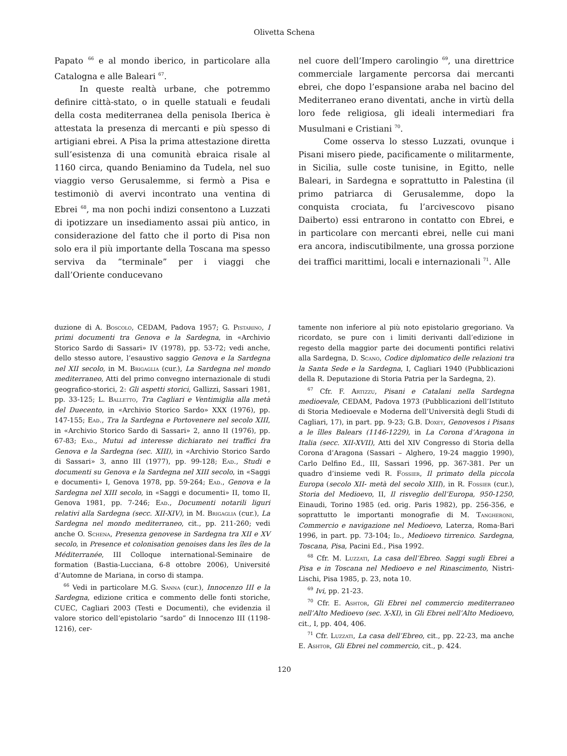Olivetta Schena
Papato <sup>66</sup> e al mondo iberico, in particolare alla Catalogna e alle Baleari <sup>67</sup>.
In queste realtà urbane, che potremmo definire città-stato, o in quelle statuali e feudali della costa mediterranea della penisola Iberica è attestata la presenza di mercanti e più spesso di artigiani ebrei. A Pisa la prima attestazione diretta sull’esistenza di una comunità ebraica risale al 1160 circa, quando Beniamino da Tudela, nel suo viaggio verso Gerusalemme, si fermò a Pisa e testimoniò di avervi incontrato una ventina di Ebrei <sup>68</sup>, ma non pochi indizi consentono a Luzzati di ipotizzare un insediamento assai più antico, in considerazione del fatto che il porto di Pisa non solo era il più importante della Toscana ma spesso serviva da “terminale” per i viaggi che dall’Oriente conducevano
nel cuore dell’Impero carolingio <sup>69</sup>, una direttrice commerciale largamente percorsa dai mercanti ebrei, che dopo l’espansione araba nel bacino del Mediterraneo erano diventati, anche in virtù della loro fede religiosa, gli ideali intermediari fra Musulmani e Cristiani <sup>70</sup>.
Come osserva lo stesso Luzzati, ovunque i Pisani misero piede, pacificamente o militarmente, in Sicilia, sulle coste tunisine, in Egitto, nelle Baleari, in Sardegna e soprattutto in Palestina (il primo patriarca di Gerusalemme, dopo la conquista crociata, fu l’arcivescovo pisano Daiberto) essi entrarono in contatto con Ebrei, e in particolare con mercanti ebrei, nelle cui mani era ancora, indiscutibilmente, una grossa porzione dei traffici marittimi, locali e internazionali <sup>71</sup>. Alle
duzione di A. Boscolo, CEDAM, Padova 1957; G. Pistarino, I primi documenti tra Genova e la Sardegna, in «Archivio Storico Sardo di Sassari» IV (1978), pp. 53-72; vedi anche, dello stesso autore, l’esaustivo saggio Genova e la Sardegna nel XII secolo, in M. Brigaglia (cur.), La Sardegna nel mondo mediterraneo, Atti del primo convegno internazionale di studi geografico-storici, 2: Gli aspetti storici, Gallizzi, Sassari 1981, pp. 33-125; L. Balletto, Tra Cagliari e Ventimiglia alla metà del Duecento, in «Archivio Storico Sardo» XXX (1976), pp. 147-155; Ead., Tra la Sardegna e Portovenere nel secolo XIII, in «Archivio Storico Sardo di Sassari» 2, anno II (1976), pp. 67-83; Ead., Mutui ad interesse dichiarato nei traffici fra Genova e la Sardegna (sec. XIII), in «Archivio Storico Sardo di Sassari» 3, anno III (1977), pp. 99-128; Ead., Studi e documenti su Genova e la Sardegna nel XIII secolo, in «Saggi e documenti» I, Genova 1978, pp. 59-264; Ead., Genova e la Sardegna nel XIII secolo, in «Saggi e documenti» II, tomo II, Genova 1981, pp. 7-246; Ead., Documenti notarili liguri relativi alla Sardegna (secc. XII-XIV), in M. Brigaglia (cur.), La Sardegna nel mondo mediterraneo, cit., pp. 211-260; vedi anche O. Schena, Presenza genovese in Sardegna tra XII e XV secolo, in Presence et colonisation genoises dans les îles de la Méditerranée, III Colloque international-Seminaire de formation (Bastia-Lucciana, 6-8 ottobre 2006), Université d’Automne de Mariana, in corso di stampa.
<sup>66</sup> Vedi in particolare M.G. Sanna (cur.), Innocenzo III e la Sardegna, edizione critica e commento delle fonti storiche, CUEC, Cagliari 2003 (Testi e Documenti), che evidenzia il valore storico dell’epistolario “sardo” di Innocenzo III (1198-1216), cer-
tamente non inferiore al più noto epistolario gregoriano. Va ricordato, se pure con i limiti derivanti dall’edizione in regesto della maggior parte dei documenti pontifici relativi alla Sardegna, D. Scano, Codice diplomatico delle relazioni tra la Santa Sede e la Sardegna, I, Cagliari 1940 (Pubblicazioni della R. Deputazione di Storia Patria per la Sardegna, 2).
<sup>67</sup> Cfr. F. Artizzu, Pisani e Catalani nella Sardegna medioevale, CEDAM, Padova 1973 (Pubblicazioni dell’Istituto di Storia Medioevale e Moderna dell’Università degli Studi di Cagliari, 17), in part. pp. 9-23; G.B. Doxey, Genovesos i Pisans a le îlles Balears (1146-1229), in La Corona d’Aragona in Italia (secc. XII-XVII), Atti del XIV Congresso di Storia della Corona d’Aragona (Sassari – Alghero, 19-24 maggio 1990), Carlo Delfino Ed., III, Sassari 1996, pp. 367-381. Per un quadro d’insieme vedi R. Fossier, Il primato della piccola Europa (secolo XII- metà del secolo XIII), in R. Fossier (cur.), Storia del Medioevo, II, Il risveglio dell’Europa, 950-1250, Einaudi, Torino 1985 (ed. orig. Paris 1982), pp. 256-356, e soprattutto le importanti monografie di M. Tangheroni, Commercio e navigazione nel Medioevo, Laterza, Roma-Bari 1996, in part. pp. 73-104; Id., Medioevo tirrenico. Sardegna, Toscana, Pisa, Pacini Ed., Pisa 1992.
<sup>68</sup> Cfr. M. Luzzati, La casa dell’Ebreo. Saggi sugli Ebrei a Pisa e in Toscana nel Medioevo e nel Rinascimento, Nistri-Lischi, Pisa 1985, p. 23, nota 10.
<sup>69</sup> Ivi, pp. 21-23.
<sup>70</sup> Cfr. E. Ashtor, Gli Ebrei nel commercio mediterraneo nell’Alto Medioevo (sec. X-XI), in Gli Ebrei nell’Alto Medioevo, cit., I, pp. 404, 406.
<sup>71</sup> Cfr. Luzzati, La casa dell’Ebreo, cit., pp. 22-23, ma anche E. Ashtor, Gli Ebrei nel commercio, cit., p. 424.
120